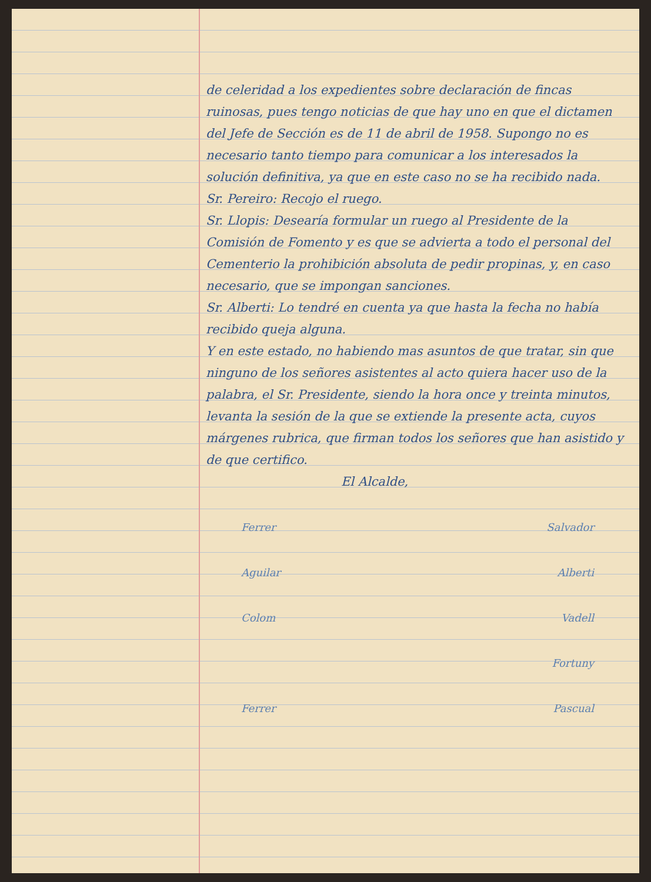de celeridad a los expedientes sobre declaración de fincas ruinosas, pues tengo noticias de que hay uno en que el dictamen del Jefe de Sección es de 11 de abril de 1958. Supongo no es necesario tanto tiempo para comunicar a los interesados la solución definitiva, ya que en este caso no se ha recibido nada.
Sr. Pereiro: Recojo el ruego.
Sr. Llopis: Desearía formular un ruego al Presidente de la Comisión de Fomento y es que se advierta a todo el personal del Cementerio la prohibición absoluta de pedir propinas, y, en caso necesario, que se impongan sanciones.
Sr. Alberti: Lo tendré en cuenta ya que hasta la fecha no había recibido queja alguna.
Y en este estado, no habiendo mas asuntos de que tratar, sin que ninguno de los señores asistentes al acto quiera hacer uso de la palabra, el Sr. Presidente, siendo la hora once y treinta minutos, levanta la sesión de la que se extiende la presente acta, cuyos márgenes rubrica, que firman todos los señores que han asistido y de que certifico.
El Alcalde,
Ferrer Salvador
Aguilar Alberti
Colom Vadell
Fortuny
Ferrer Pascual